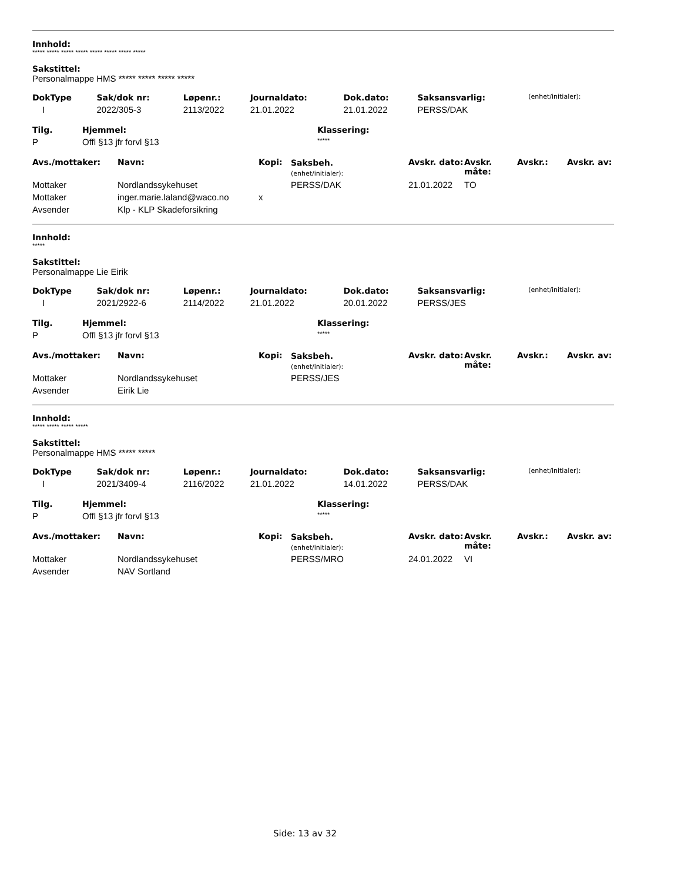Innhold:
***** ***** ***** ***** ***** ***** ***** *****
Sakstittel:
Personalmappe HMS ***** ***** ***** *****
| DokType | Sak/dok nr: | Løpenr.: | Journaldato: | Dok.dato: | Saksansvarlig: | (enhet/initialer): |
| --- | --- | --- | --- | --- | --- | --- |
| I | 2022/305-3 | 2113/2022 | 21.01.2022 | 21.01.2022 | PERSS/DAK | |
| Tilg. | Hjemmel: | Klassering: |
| --- | --- | --- |
| P | Offl §13 jfr forvl §13 | ***** |
| Avs./mottaker: | Navn: | Kopi: | Saksbeh. (enhet/initialer): | Avskr. dato: | Avskr. måte: | Avskr.: | Avskr. av: |
| --- | --- | --- | --- | --- | --- | --- | --- |
| Mottaker | Nordlandssykehuset | | PERSS/DAK | 21.01.2022 | TO | | |
| Mottaker | inger.marie.laland@waco.no | x | | | | | |
| Avsender | Klp - KLP Skadeforsikring | | | | | | |
Innhold:
*****
Sakstittel:
Personalmappe Lie Eirik
| DokType | Sak/dok nr: | Løpenr.: | Journaldato: | Dok.dato: | Saksansvarlig: | (enhet/initialer): |
| --- | --- | --- | --- | --- | --- | --- |
| I | 2021/2922-6 | 2114/2022 | 21.01.2022 | 20.01.2022 | PERSS/JES | |
| Tilg. | Hjemmel: | Klassering: |
| --- | --- | --- |
| P | Offl §13 jfr forvl §13 | ***** |
| Avs./mottaker: | Navn: | Kopi: | Saksbeh. (enhet/initialer): | Avskr. dato: | Avskr. måte: | Avskr.: | Avskr. av: |
| --- | --- | --- | --- | --- | --- | --- | --- |
| Mottaker | Nordlandssykehuset | | PERSS/JES | | | | |
| Avsender | Eirik Lie | | | | | | |
Innhold:
***** ***** ***** *****
Sakstittel:
Personalmappe HMS ***** *****
| DokType | Sak/dok nr: | Løpenr.: | Journaldato: | Dok.dato: | Saksansvarlig: | (enhet/initialer): |
| --- | --- | --- | --- | --- | --- | --- |
| I | 2021/3409-4 | 2116/2022 | 21.01.2022 | 14.01.2022 | PERSS/DAK | |
| Tilg. | Hjemmel: | Klassering: |
| --- | --- | --- |
| P | Offl §13 jfr forvl §13 | ***** |
| Avs./mottaker: | Navn: | Kopi: | Saksbeh. (enhet/initialer): | Avskr. dato: | Avskr. måte: | Avskr.: | Avskr. av: |
| --- | --- | --- | --- | --- | --- | --- | --- |
| Mottaker | Nordlandssykehuset | | PERSS/MRO | 24.01.2022 | VI | | |
| Avsender | NAV Sortland | | | | | | |
Side: 13 av 32